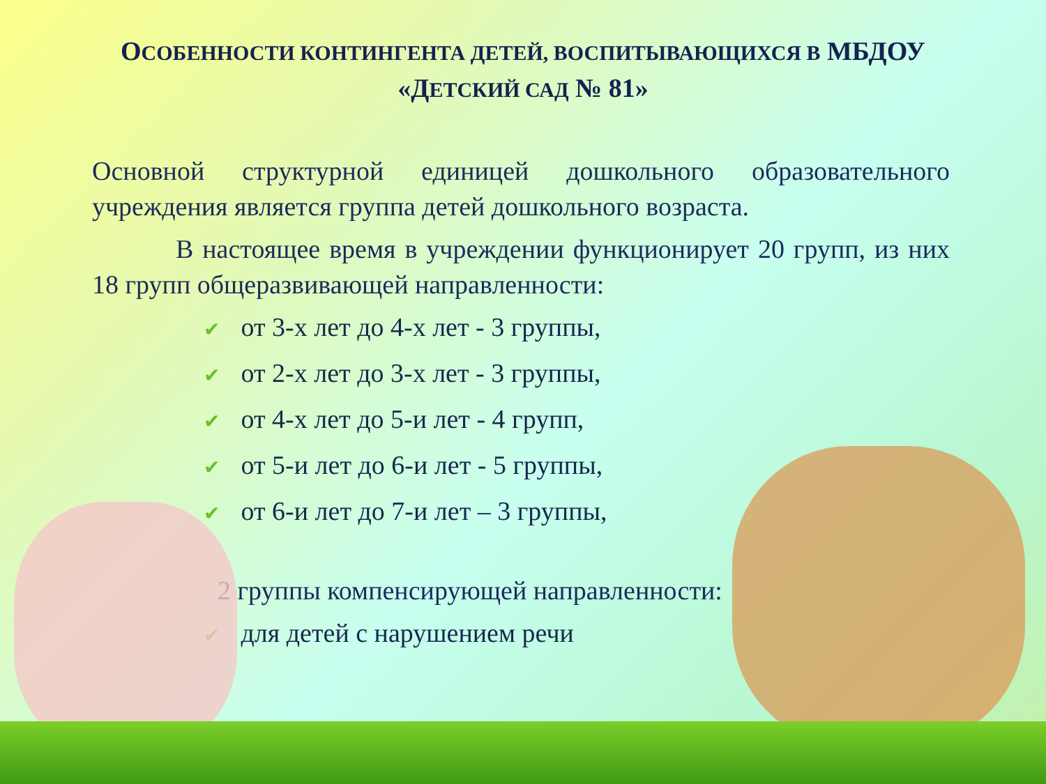ОСОБЕННОСТИ КОНТИНГЕНТА ДЕТЕЙ, ВОСПИТЫВАЮЩИХСЯ В МБДОУ
«ДЕТСКИЙ САД № 81»
Основной структурной единицей дошкольного образовательного учреждения является группа детей дошкольного возраста.
В настоящее время в учреждении функционирует 20 групп, из них 18 групп общеразвивающей направленности:
✔ от 3-х лет до 4-х лет - 3 группы,
✔ от 2-х лет до 3-х лет - 3 группы,
✔ от 4-х лет до 5-и лет - 4 групп,
✔ от 5-и лет до 6-и лет - 5 группы,
✔ от 6-и лет до 7-и лет – 3 группы,
2 группы компенсирующей направленности:
✔ для детей с нарушением речи